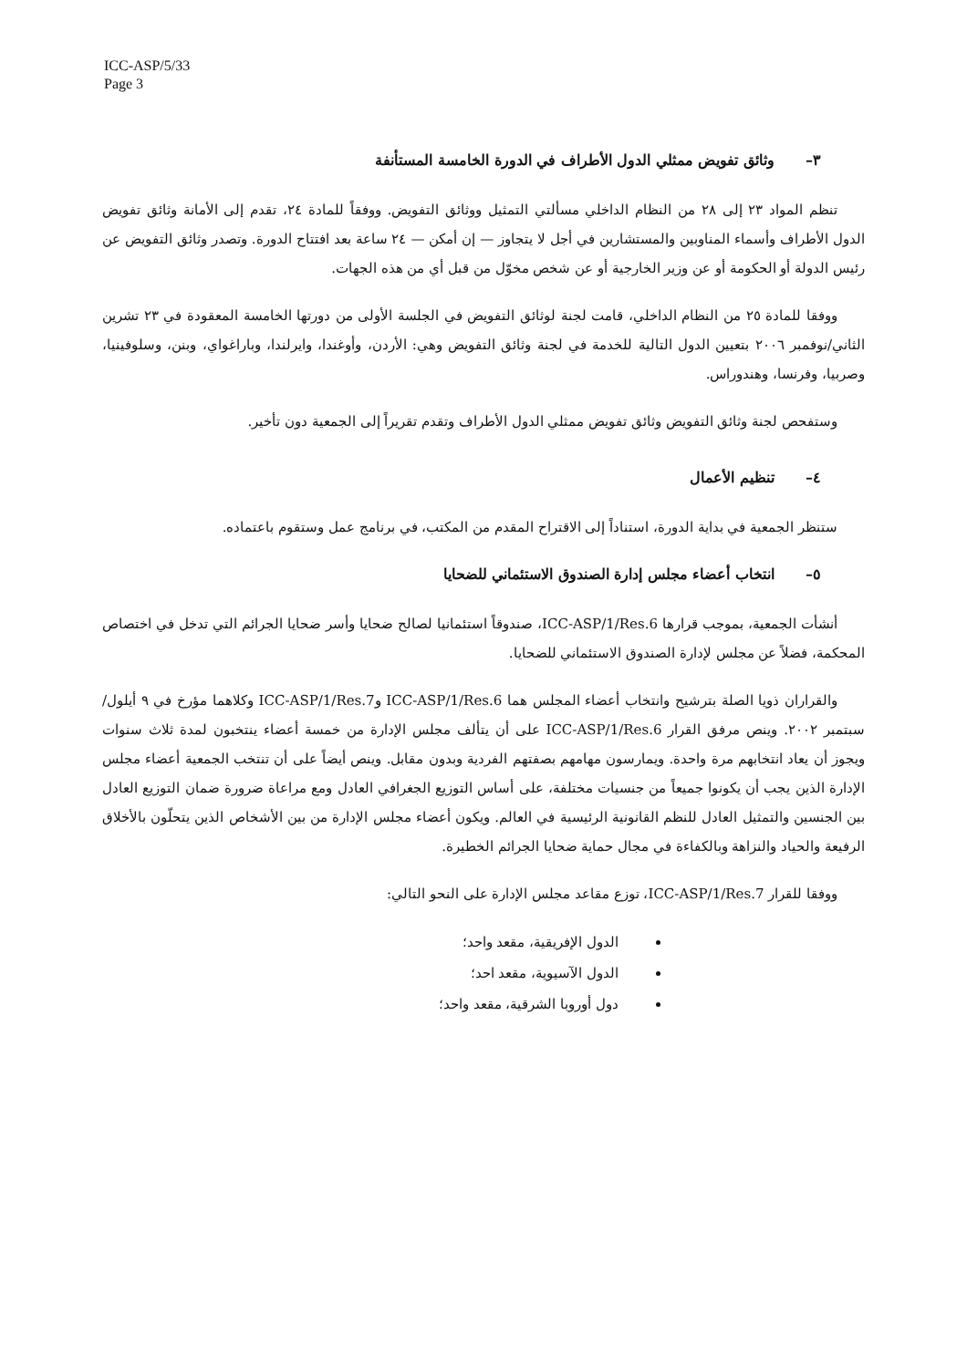ICC-ASP/5/33
Page 3
٣–وثائق تفويض ممثلي الدول الأطراف في الدورة الخامسة المستأنفة
تنظم المواد ٢٣ إلى ٢٨ من النظام الداخلي مسألتي التمثيل ووثائق التفويض. ووفقاً للمادة ٢٤، تقدم إلى الأمانة وثائق تفويض الدول الأطراف وأسماء المناوبين والمستشارين في أجل لا يتجاوز — إن أمكن — ٢٤ ساعة بعد افتتاح الدورة. وتصدر وثائق التفويض عن رئيس الدولة أو الحكومة أو عن وزير الخارجية أو عن شخص مخوّل من قبل أي من هذه الجهات.
ووفقا للمادة ٢٥ من النظام الداخلي، قامت لجنة لوثائق التفويض في الجلسة الأولى من دورتها الخامسة المعقودة في ٢٣ تشرين الثاني/نوفمبر ٢٠٠٦ بتعيين الدول التالية للخدمة في لجنة وثائق التفويض وهي: الأردن، وأوغندا، وايرلندا، وباراغواي، وبنن، وسلوفينيا، وصربيا، وفرنسا، وهندوراس.
وستفحص لجنة وثائق التفويض وثائق تفويض ممثلي الدول الأطراف وتقدم تقريراً إلى الجمعية دون تأخير.
٤–تنظيم الأعمال
ستنظر الجمعية في بداية الدورة، استناداً إلى الاقتراح المقدم من المكتب، في برنامج عمل وستقوم باعتماده.
٥–انتخاب أعضاء مجلس إدارة الصندوق الاستئماني للضحايا
أنشأت الجمعية، بموجب قرارها ICC-ASP/1/Res.6، صندوقاً استئمانيا لصالح ضحايا وأسر ضحايا الجرائم التي تدخل في اختصاص المحكمة، فضلاً عن مجلس لإدارة الصندوق الاستئماني للضحايا.
والقراران ذويا الصلة بترشيح وانتخاب أعضاء المجلس هما ICC-ASP/1/Res.6 وICC-ASP/1/Res.7 وكلاهما مؤرخ في ٩ أيلول/سبتمبر ٢٠٠٢. وينص مرفق القرار ICC-ASP/1/Res.6 على أن يتألف مجلس الإدارة من خمسة أعضاء ينتخبون لمدة ثلاث سنوات ويجوز أن يعاد انتخابهم مرة واحدة. ويمارسون مهامهم بصفتهم الفردية وبدون مقابل. وينص أيضاً على أن تنتخب الجمعية أعضاء مجلس الإدارة الذين يجب أن يكونوا جميعاً من جنسيات مختلفة، على أساس التوزيع الجغرافي العادل ومع مراعاة ضرورة ضمان التوزيع العادل بين الجنسين والتمثيل العادل للنظم القانونية الرئيسية في العالم. ويكون أعضاء مجلس الإدارة من بين الأشخاص الذين يتحلّون بالأخلاق الرفيعة والحياد والنزاهة وبالكفاءة في مجال حماية ضحايا الجرائم الخطيرة.
ووفقا للقرار ICC-ASP/1/Res.7، توزع مقاعد مجلس الإدارة على النحو التالي:
الدول الإفريقية، مقعد واحد؛
الدول الآسيوية، مقعد احد؛
دول أوروبا الشرقية، مقعد واحد؛